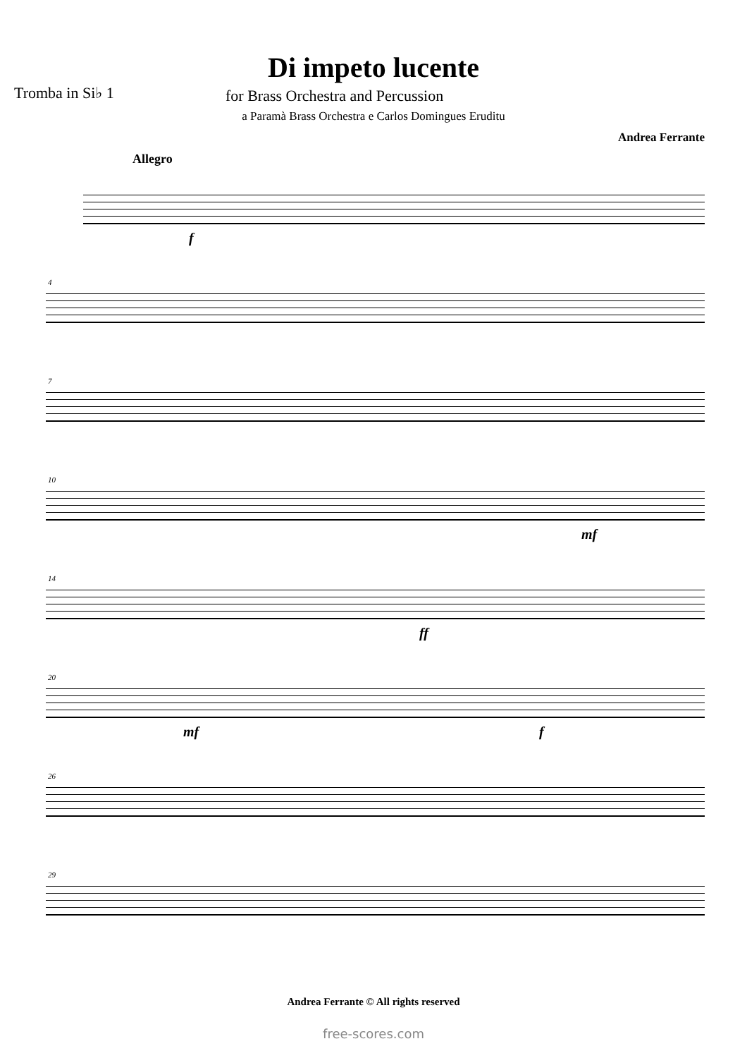Di impeto lucente
Tromba in Si♭ 1
for Brass Orchestra and Percussion
a Paramà Brass Orchestra e Carlos Domingues Eruditu
Andrea Ferrante
Allegro
f
4
7
10
mf
14
ff
20
mf f
26
29
Andrea Ferrante © All rights reserved
free-scores.com